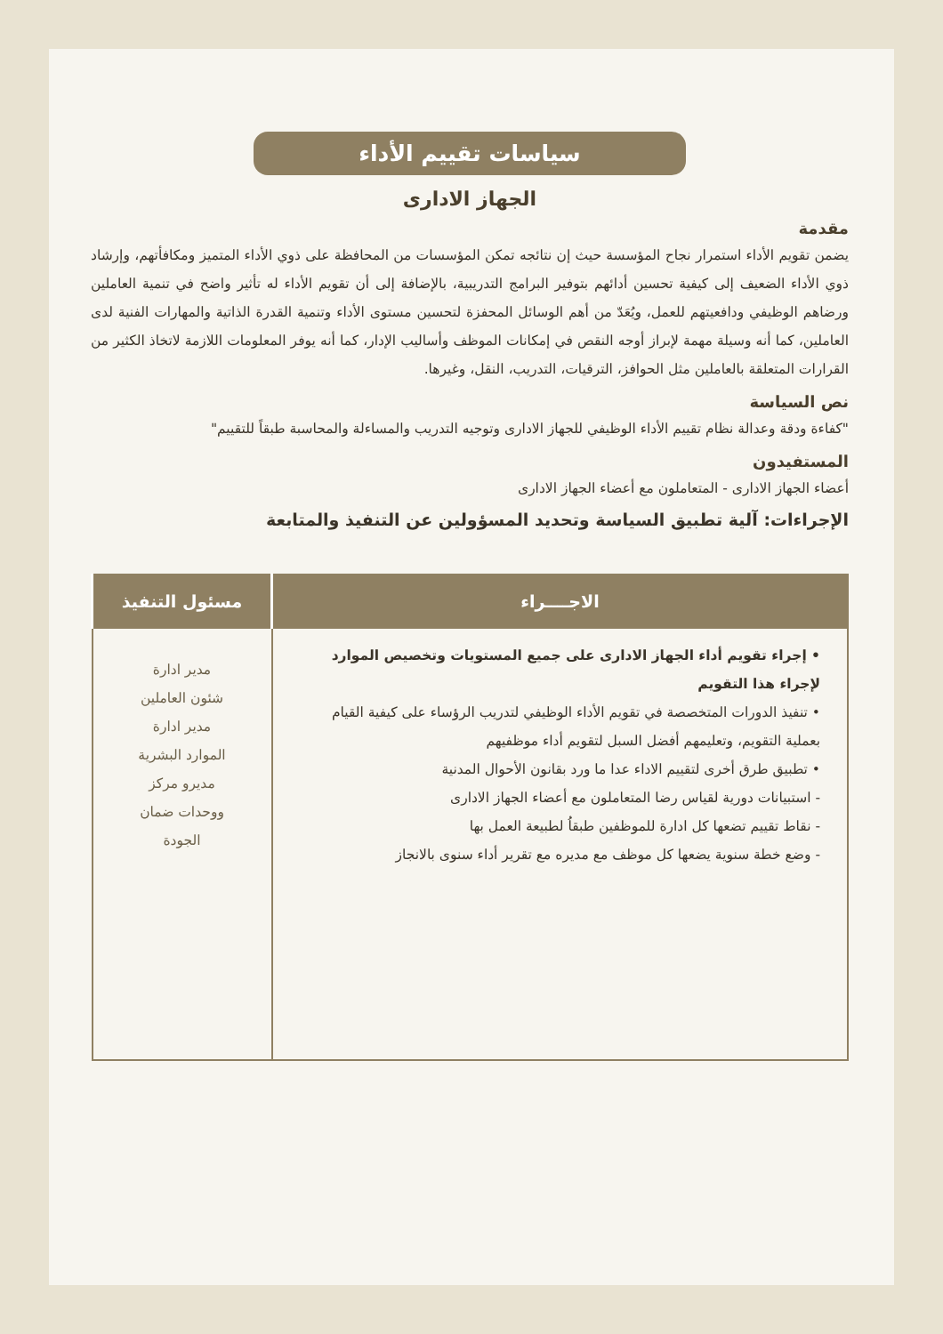سياسات تقييم الأداء
الجهاز الادارى
مقدمة
يضمن تقويم الأداء استمرار نجاح المؤسسة حيث إن نتائجه تمكن المؤسسات من المحافظة على ذوي الأداء المتميز ومكافأتهم، وإرشاد ذوي الأداء الضعيف إلى كيفية تحسين أدائهم بتوفير البرامج التدريبية، بالإضافة إلى أن تقويم الأداء له تأثير واضح في تنمية العاملين ورضاهم الوظيفي ودافعيتهم للعمل، ويُعَدّ من أهم الوسائل المحفزة لتحسين مستوى الأداء وتنمية القدرة الذاتية والمهارات الفنية لدى العاملين، كما أنه وسيلة مهمة لإبراز أوجه النقص في إمكانات الموظف وأساليب الإدار، كما أنه يوفر المعلومات اللازمة لاتخاذ الكثير من القرارات المتعلقة بالعاملين مثل الحوافز، الترقيات، التدريب، النقل، وغيرها.
نص السياسة
"كفاءة ودقة وعدالة نظام تقييم الأداء الوظيفي للجهاز الادارى وتوجيه التدريب والمساءلة والمحاسبة طبقاً للتقييم"
المستفيدون
أعضاء الجهاز الادارى - المتعاملون مع أعضاء الجهاز الادارى
الإجراءات: آلية تطبيق السياسة وتحديد المسؤولين عن التنفيذ والمتابعة
| الاجــــراء | مسئول التنفيذ |
| --- | --- |
| • إجراء تقويم أداء الجهاز الادارى على جميع المستويات وتخصيص الموارد لإجراء هذا التقويم • تنفيذ الدورات المتخصصة في تقويم الأداء الوظيفي لتدريب الرؤساء على كيفية القيام بعملية التقويم، وتعليمهم أفضل السبل لتقويم أداء موظفيهم • تطبيق طرق أخرى لتقييم الاداء عدا ما ورد بقانون الأحوال المدنية - استبيانات دورية لقياس رضا المتعاملون مع أعضاء الجهاز الادارى - نقاط تقييم تضعها كل ادارة للموظفين طبقاُ لطبيعة العمل بها - وضع خطة سنوية يضعها كل موظف مع مديره مع تقرير أداء سنوى بالانجاز | مدير ادارة شئون العاملين مدير ادارة الموارد البشرية مديرو مركز ووحدات ضمان الجودة |